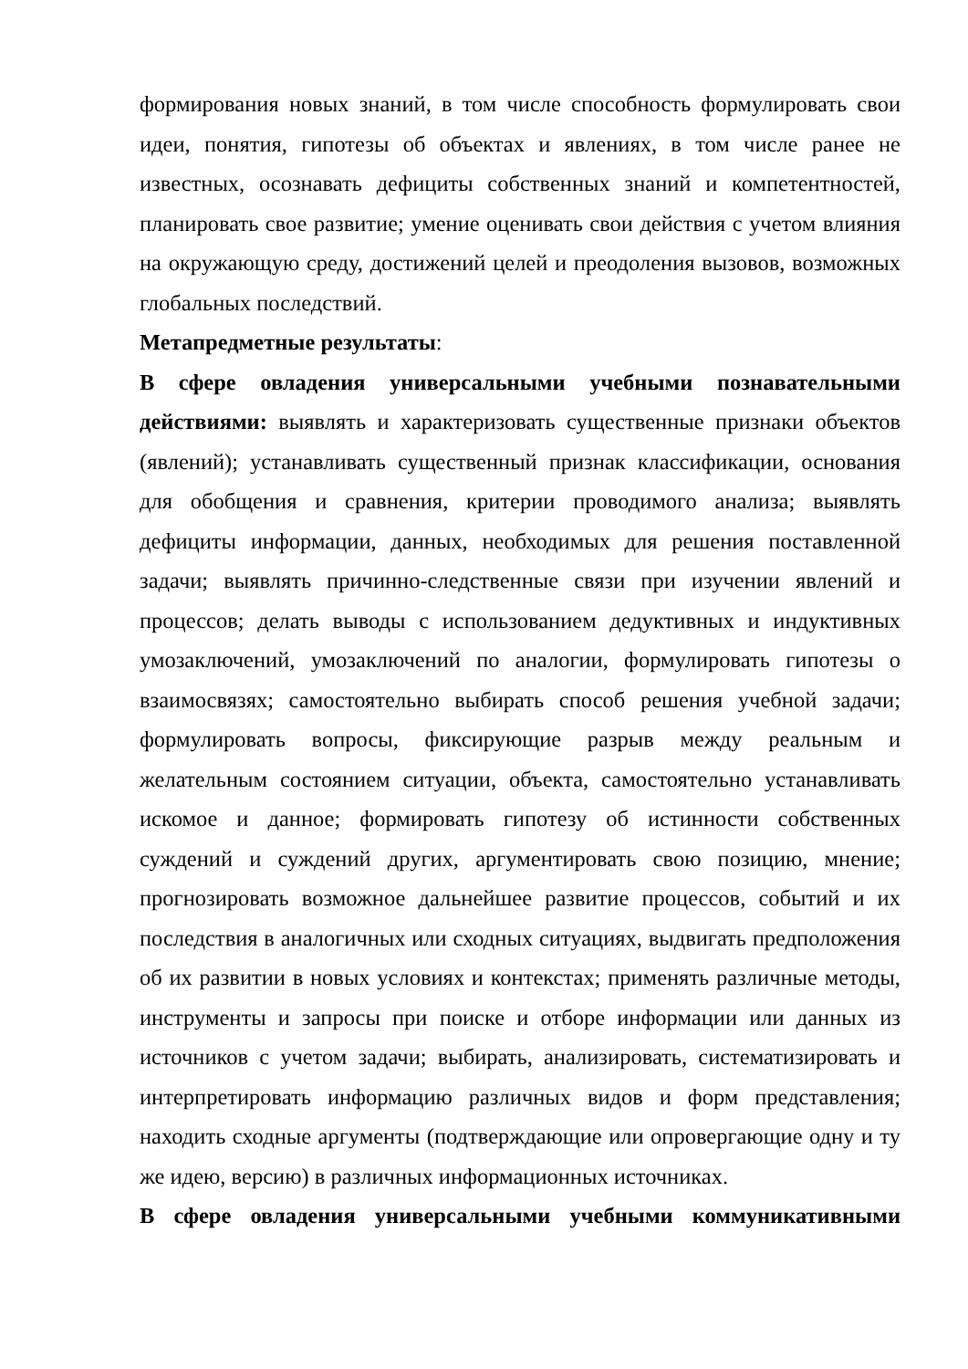формирования новых знаний, в том числе способность формулировать свои идеи, понятия, гипотезы об объектах и явлениях, в том числе ранее не известных, осознавать дефициты собственных знаний и компетентностей, планировать свое развитие; умение оценивать свои действия с учетом влияния на окружающую среду, достижений целей и преодоления вызовов, возможных глобальных последствий.
Метапредметные результаты:
В сфере овладения универсальными учебными познавательными действиями: выявлять и характеризовать существенные признаки объектов (явлений); устанавливать существенный признак классификации, основания для обобщения и сравнения, критерии проводимого анализа; выявлять дефициты информации, данных, необходимых для решения поставленной задачи; выявлять причинно-следственные связи при изучении явлений и процессов; делать выводы с использованием дедуктивных и индуктивных умозаключений, умозаключений по аналогии, формулировать гипотезы о взаимосвязях; самостоятельно выбирать способ решения учебной задачи; формулировать вопросы, фиксирующие разрыв между реальным и желательным состоянием ситуации, объекта, самостоятельно устанавливать искомое и данное; формировать гипотезу об истинности собственных суждений и суждений других, аргументировать свою позицию, мнение; прогнозировать возможное дальнейшее развитие процессов, событий и их последствия в аналогичных или сходных ситуациях, выдвигать предположения об их развитии в новых условиях и контекстах; применять различные методы, инструменты и запросы при поиске и отборе информации или данных из источников с учетом задачи; выбирать, анализировать, систематизировать и интерпретировать информацию различных видов и форм представления; находить сходные аргументы (подтверждающие или опровергающие одну и ту же идею, версию) в различных информационных источниках.
В сфере овладения универсальными учебными коммуникативными